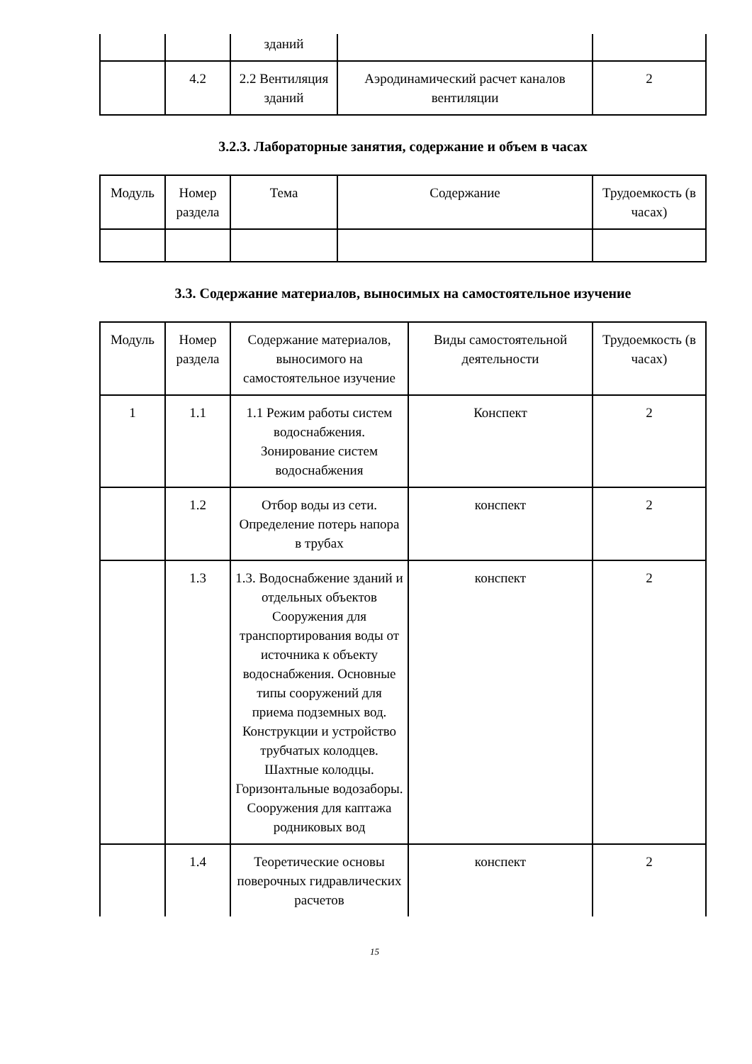| | | зданий | | |
| | 4.2 | 2.2 Вентиляция зданий | Аэродинамический расчет каналов вентиляции | 2 |
3.2.3. Лабораторные занятия, содержание и объем в часах
| Модуль | Номер раздела | Тема | Содержание | Трудоемкость (в часах) |
| --- | --- | --- | --- | --- |
3.3. Содержание материалов, выносимых на самостоятельное изучение
| Модуль | Номер раздела | Содержание материалов, выносимого на самостоятельное изучение | Виды самостоятельной деятельности | Трудоемкость (в часах) |
| --- | --- | --- | --- | --- |
| 1 | 1.1 | 1.1 Режим работы систем водоснабжения. Зонирование систем водоснабжения | Конспект | 2 |
| | 1.2 | Отбор воды из сети. Определение потерь напора в трубах | конспект | 2 |
| | 1.3 | 1.3. Водоснабжение зданий и отдельных объектов Сооружения для транспортирования воды от источника к объекту водоснабжения. Основные типы сооружений для приема подземных вод. Конструкции и устройство трубчатых колодцев. Шахтные колодцы. Горизонтальные водозаборы. Сооружения для каптажа родниковых вод | конспект | 2 |
| | 1.4 | Теоретические основы поверочных гидравлических расчетов | конспект | 2 |
15